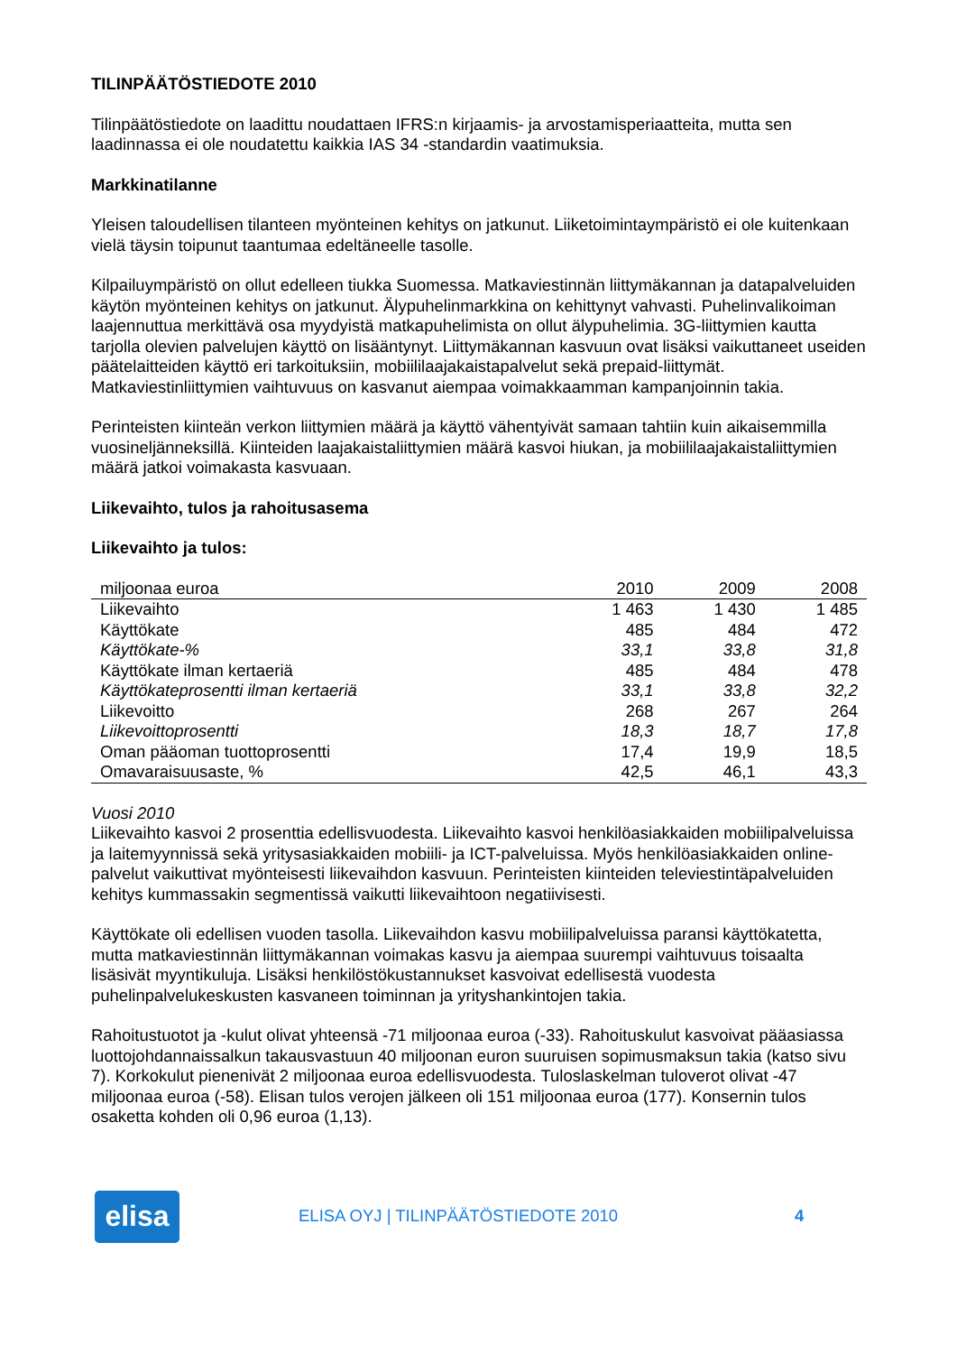TILINPÄÄTÖSTIEDOTE 2010
Tilinpäätöstiedote on laadittu noudattaen IFRS:n kirjaamis- ja arvostamisperiaatteita, mutta sen laadinnassa ei ole noudatettu kaikkia IAS 34 -standardin vaatimuksia.
Markkinatilanne
Yleisen taloudellisen tilanteen myönteinen kehitys on jatkunut. Liiketoimintaympäristö ei ole kuitenkaan vielä täysin toipunut taantumaa edeltäneelle tasolle.
Kilpailuympäristö on ollut edelleen tiukka Suomessa. Matkaviestinnän liittymäkannan ja datapalveluiden käytön myönteinen kehitys on jatkunut. Älypuhelinmarkkina on kehittynyt vahvasti. Puhelinvalikoiman laajennuttua merkittävä osa myydyistä matkapuhelimista on ollut älypuhelimia. 3G-liittymien kautta tarjolla olevien palvelujen käyttö on lisääntynyt. Liittymäkannan kasvuun ovat lisäksi vaikuttaneet useiden päätelaitteiden käyttö eri tarkoituksiin, mobiililaajakaistapalvelut sekä prepaid-liittymät. Matkaviestinliittymien vaihtuvuus on kasvanut aiempaa voimakkaamman kampanjoinnin takia.
Perinteisten kiinteän verkon liittymien määrä ja käyttö vähentyivät samaan tahtiin kuin aikaisemmilla vuosineljänneksillä. Kiinteiden laajakaistaliittymien määrä kasvoi hiukan, ja mobiililaajakaistaliittymien määrä jatkoi voimakasta kasvuaan.
Liikevaihto, tulos ja rahoitusasema
Liikevaihto ja tulos:
| miljoonaa euroa | 2010 | 2009 | 2008 |
| --- | --- | --- | --- |
| Liikevaihto | 1 463 | 1 430 | 1 485 |
| Käyttökate | 485 | 484 | 472 |
| Käyttökate-% | 33,1 | 33,8 | 31,8 |
| Käyttökate ilman kertaeriä | 485 | 484 | 478 |
| Käyttökateprosentti ilman kertaeriä | 33,1 | 33,8 | 32,2 |
| Liikevoitto | 268 | 267 | 264 |
| Liikevoittoprosentti | 18,3 | 18,7 | 17,8 |
| Oman pääoman tuottoprosentti | 17,4 | 19,9 | 18,5 |
| Omavaraisuusaste, % | 42,5 | 46,1 | 43,3 |
Vuosi 2010
Liikevaihto kasvoi 2 prosenttia edellisvuodesta. Liikevaihto kasvoi henkilöasiakkaiden mobiilipalveluissa ja laitemyynnissä sekä yritysasiakkaiden mobiili- ja ICT-palveluissa. Myös henkilöasiakkaiden online-palvelut vaikuttivat myönteisesti liikevaihdon kasvuun. Perinteisten kiinteiden televiestintäpalveluiden kehitys kummassakin segmentissä vaikutti liikevaihtoon negatiivisesti.
Käyttökate oli edellisen vuoden tasolla. Liikevaihdon kasvu mobiilipalveluissa paransi käyttökatetta, mutta matkaviestinnän liittymäkannan voimakas kasvu ja aiempaa suurempi vaihtuvuus toisaalta lisäsivät myyntikuluja. Lisäksi henkilöstökustannukset kasvoivat edellisestä vuodesta puhelinpalvelukeskusten kasvaneen toiminnan ja yrityshankintojen takia.
Rahoitustuotot ja -kulut olivat yhteensä -71 miljoonaa euroa (-33). Rahoituskulut kasvoivat pääasiassa luottojohdannaissalkun takausvastuun 40 miljoonan euron suuruisen sopimusmaksun takia (katso sivu 7). Korkokulut pienenivät 2 miljoonaa euroa edellisvuodesta. Tuloslaskelman tuloverot olivat -47 miljoonaa euroa (-58). Elisan tulos verojen jälkeen oli 151 miljoonaa euroa (177). Konsernin tulos osaketta kohden oli 0,96 euroa (1,13).
elisa
ELISA OYJ | TILINPÄÄTÖSTIEDOTE 2010 4